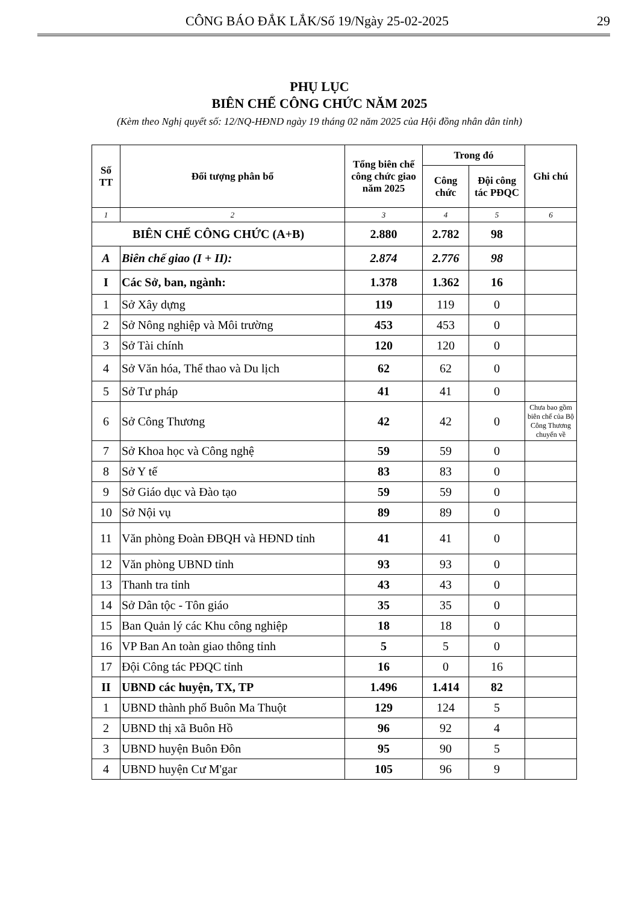CÔNG BÁO ĐẮK LẮK/Số 19/Ngày 25-02-2025 29
PHỤ LỤC
BIÊN CHẾ CÔNG CHỨC NĂM 2025
(Kèm theo Nghị quyết số: 12/NQ-HĐND ngày 19 tháng 02 năm 2025 của Hội đồng nhân dân tỉnh)
| Số TT | Đối tượng phân bổ | Tổng biên chế công chức giao năm 2025 | Trong đó | | Ghi chú |
| --- | --- | --- | --- | --- | --- |
| | | | Công chức | Đội công tác PĐQC | |
| 1 | 2 | 3 | 4 | 5 | 6 |
| BIÊN CHẾ CÔNG CHỨC (A+B) | | 2.880 | 2.782 | 98 | |
| A | Biên chế giao (I + II): | 2.874 | 2.776 | 98 | |
| I | Các Sở, ban, ngành: | 1.378 | 1.362 | 16 | |
| 1 | Sở Xây dựng | 119 | 119 | 0 | |
| 2 | Sở Nông nghiệp và Môi trường | 453 | 453 | 0 | |
| 3 | Sở Tài chính | 120 | 120 | 0 | |
| 4 | Sở Văn hóa, Thể thao và Du lịch | 62 | 62 | 0 | |
| 5 | Sở Tư pháp | 41 | 41 | 0 | |
| 6 | Sở Công Thương | 42 | 42 | 0 | Chưa bao gồm biên chế của Bộ Công Thương chuyển về |
| 7 | Sở Khoa học và Công nghệ | 59 | 59 | 0 | |
| 8 | Sở Y tế | 83 | 83 | 0 | |
| 9 | Sở Giáo dục và Đào tạo | 59 | 59 | 0 | |
| 10 | Sở Nội vụ | 89 | 89 | 0 | |
| 11 | Văn phòng Đoàn ĐBQH và HĐND tỉnh | 41 | 41 | 0 | |
| 12 | Văn phòng UBND tỉnh | 93 | 93 | 0 | |
| 13 | Thanh tra tỉnh | 43 | 43 | 0 | |
| 14 | Sở Dân tộc - Tôn giáo | 35 | 35 | 0 | |
| 15 | Ban Quản lý các Khu công nghiệp | 18 | 18 | 0 | |
| 16 | VP Ban An toàn giao thông tỉnh | 5 | 5 | 0 | |
| 17 | Đội Công tác PĐQC tỉnh | 16 | 0 | 16 | |
| II | UBND các huyện, TX, TP | 1.496 | 1.414 | 82 | |
| 1 | UBND thành phố Buôn Ma Thuột | 129 | 124 | 5 | |
| 2 | UBND thị xã Buôn Hồ | 96 | 92 | 4 | |
| 3 | UBND huyện Buôn Đôn | 95 | 90 | 5 | |
| 4 | UBND huyện Cư M'gar | 105 | 96 | 9 | |